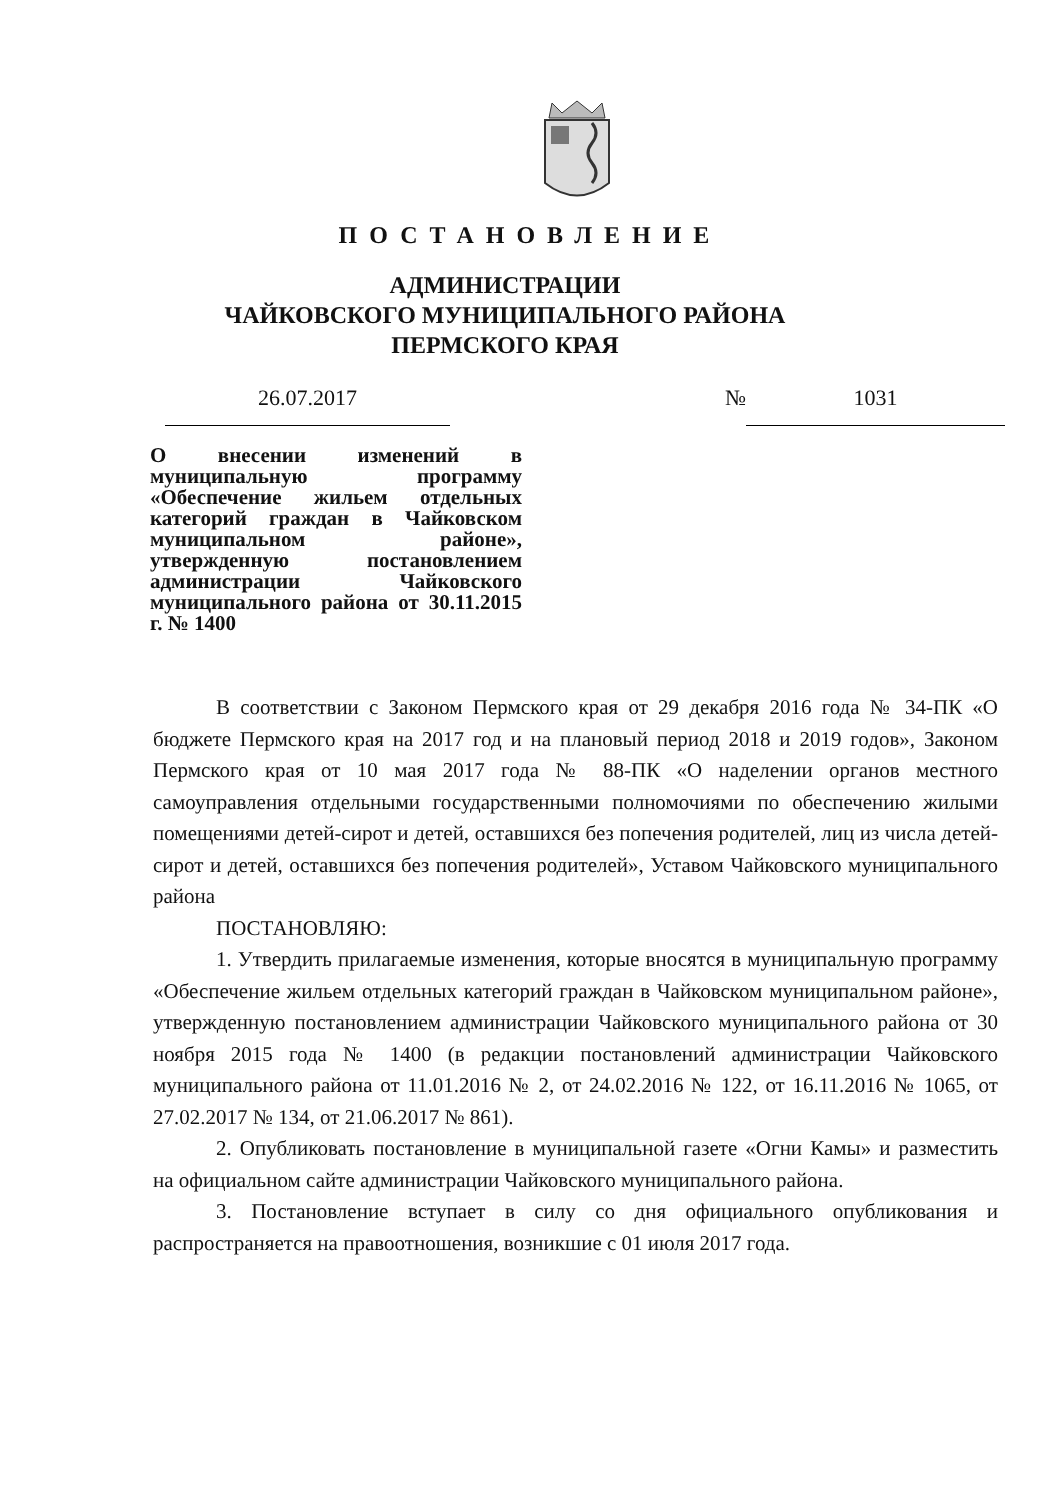ПОСТАНОВЛЕНИЕ
АДМИНИСТРАЦИИ
ЧАЙКОВСКОГО МУНИЦИПАЛЬНОГО РАЙОНА
ПЕРМСКОГО КРАЯ
26.07.2017 № 1031
О внесении изменений в муниципальную программу «Обеспечение жильем отдельных категорий граждан в Чайковском муниципальном районе», утвержденную постановлением администрации Чайковского муниципального района от 30.11.2015 г. № 1400
В соответствии с Законом Пермского края от 29 декабря 2016 года № 34-ПК «О бюджете Пермского края на 2017 год и на плановый период 2018 и 2019 годов», Законом Пермского края от 10 мая 2017 года № 88-ПК «О наделении органов местного самоуправления отдельными государственными полномочиями по обеспечению жилыми помещениями детей-сирот и детей, оставшихся без попечения родителей, лиц из числа детей-сирот и детей, оставшихся без попечения родителей», Уставом Чайковского муниципального района
ПОСТАНОВЛЯЮ:
1. Утвердить прилагаемые изменения, которые вносятся в муниципальную программу «Обеспечение жильем отдельных категорий граждан в Чайковском муниципальном районе», утвержденную постановлением администрации Чайковского муниципального района от 30 ноября 2015 года № 1400 (в редакции постановлений администрации Чайковского муниципального района от 11.01.2016 № 2, от 24.02.2016 № 122, от 16.11.2016 № 1065, от 27.02.2017 № 134, от 21.06.2017 № 861).
2. Опубликовать постановление в муниципальной газете «Огни Камы» и разместить на официальном сайте администрации Чайковского муниципального района.
3. Постановление вступает в силу со дня официального опубликования и распространяется на правоотношения, возникшие с 01 июля 2017 года.